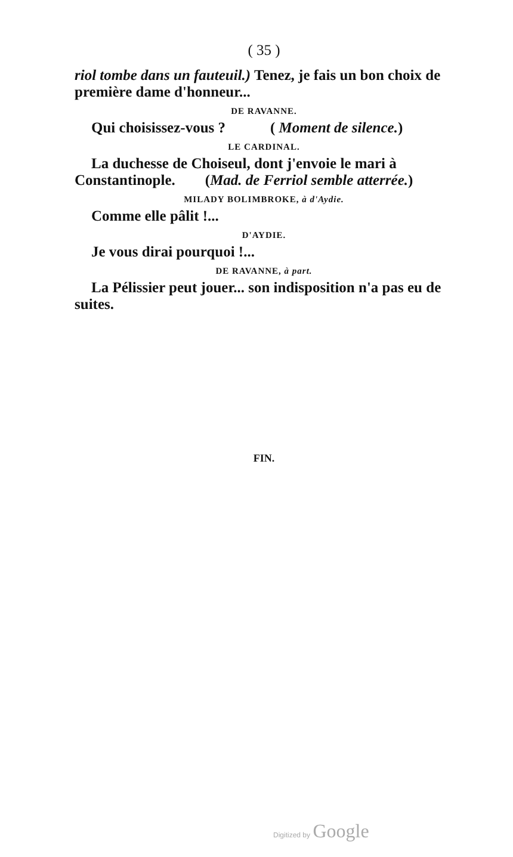( 35 )
riol tombe dans un fauteuil.) Tenez, je fais un bon choix de première dame d'honneur...
DE RAVANNE.
Qui choisissez-vous ? ( Moment de silence.)
LE CARDINAL.
La duchesse de Choiseul, dont j'envoie le mari à Constantinople. (Mad. de Ferriol semble atterrée.)
MILADY BOLIMBROKE, à d'Aydie.
Comme elle pâlit !...
D'AYDIE.
Je vous dirai pourquoi !...
DE RAVANNE, à part.
La Pélissier peut jouer... son indisposition n'a pas eu de suites.
FIN.
Digitized by Google